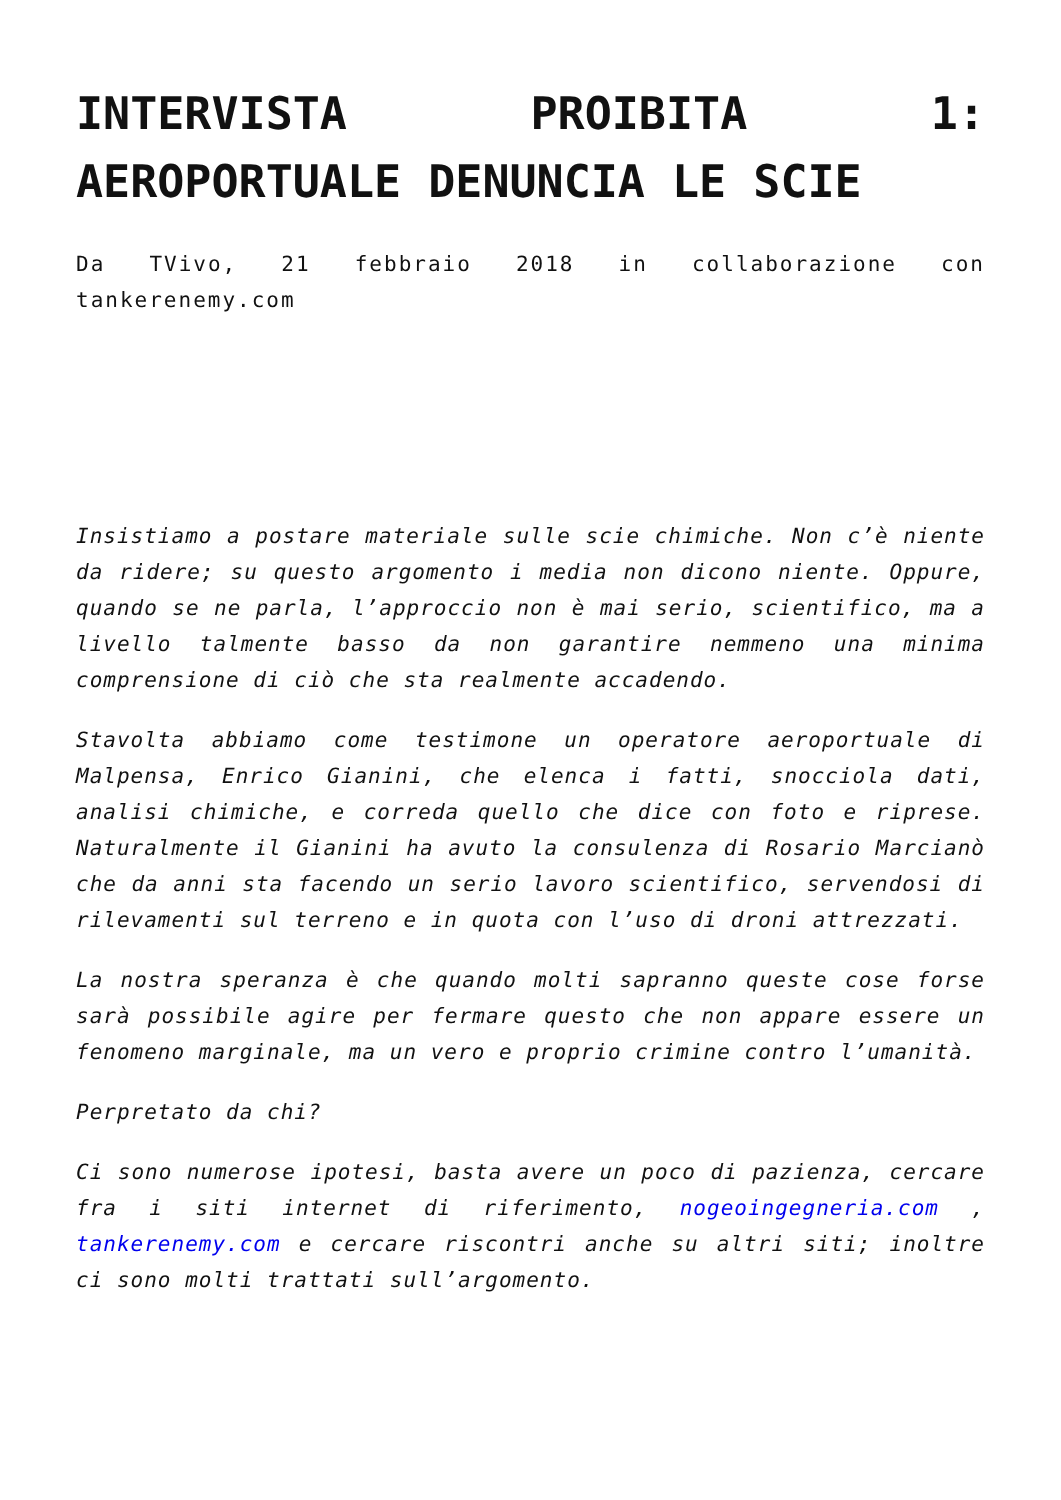INTERVISTA PROIBITA 1: AEROPORTUALE DENUNCIA LE SCIE
Da TVivo, 21 febbraio 2018 in collaborazione con tankerenemy.com
Insistiamo a postare materiale sulle scie chimiche. Non c’è niente da ridere; su questo argomento i media non dicono niente. Oppure, quando se ne parla, l’approccio non è mai serio, scientifico, ma a livello talmente basso da non garantire nemmeno una minima comprensione di ciò che sta realmente accadendo.
Stavolta abbiamo come testimone un operatore aeroportuale di Malpensa, Enrico Gianini, che elenca i fatti, snocciola dati, analisi chimiche, e correda quello che dice con foto e riprese. Naturalmente il Gianini ha avuto la consulenza di Rosario Marcianò che da anni sta facendo un serio lavoro scientifico, servendosi di rilevamenti sul terreno e in quota con l’uso di droni attrezzati.
La nostra speranza è che quando molti sapranno queste cose forse sarà possibile agire per fermare questo che non appare essere un fenomeno marginale, ma un vero e proprio crimine contro l’umanità.
Perpretato da chi?
Ci sono numerose ipotesi, basta avere un poco di pazienza, cercare fra i siti internet di riferimento, nogeoingegneria.com , tankerenemy.com e cercare riscontri anche su altri siti; inoltre ci sono molti trattati sull’argomento.